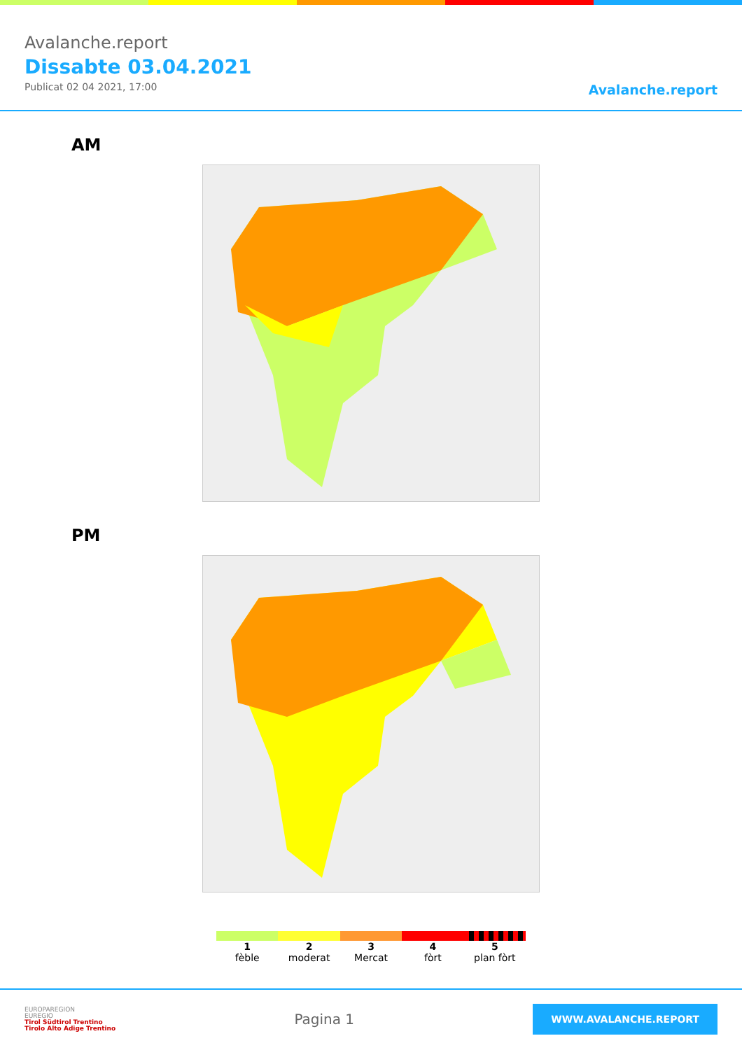Avalanche.report
Dissabte 03.04.2021
Publicat 02 04 2021, 17:00
Avalanche.report
AM
PM
1
fèble
2
moderat
3
Mercat
4
fòrt
5
plan fòrt
EUROPAREGION
EUREGIO
Tirol Südtirol Trentino
Tirolo Alto Adige Trentino
Pagina 1
WWW.AVALANCHE.REPORT